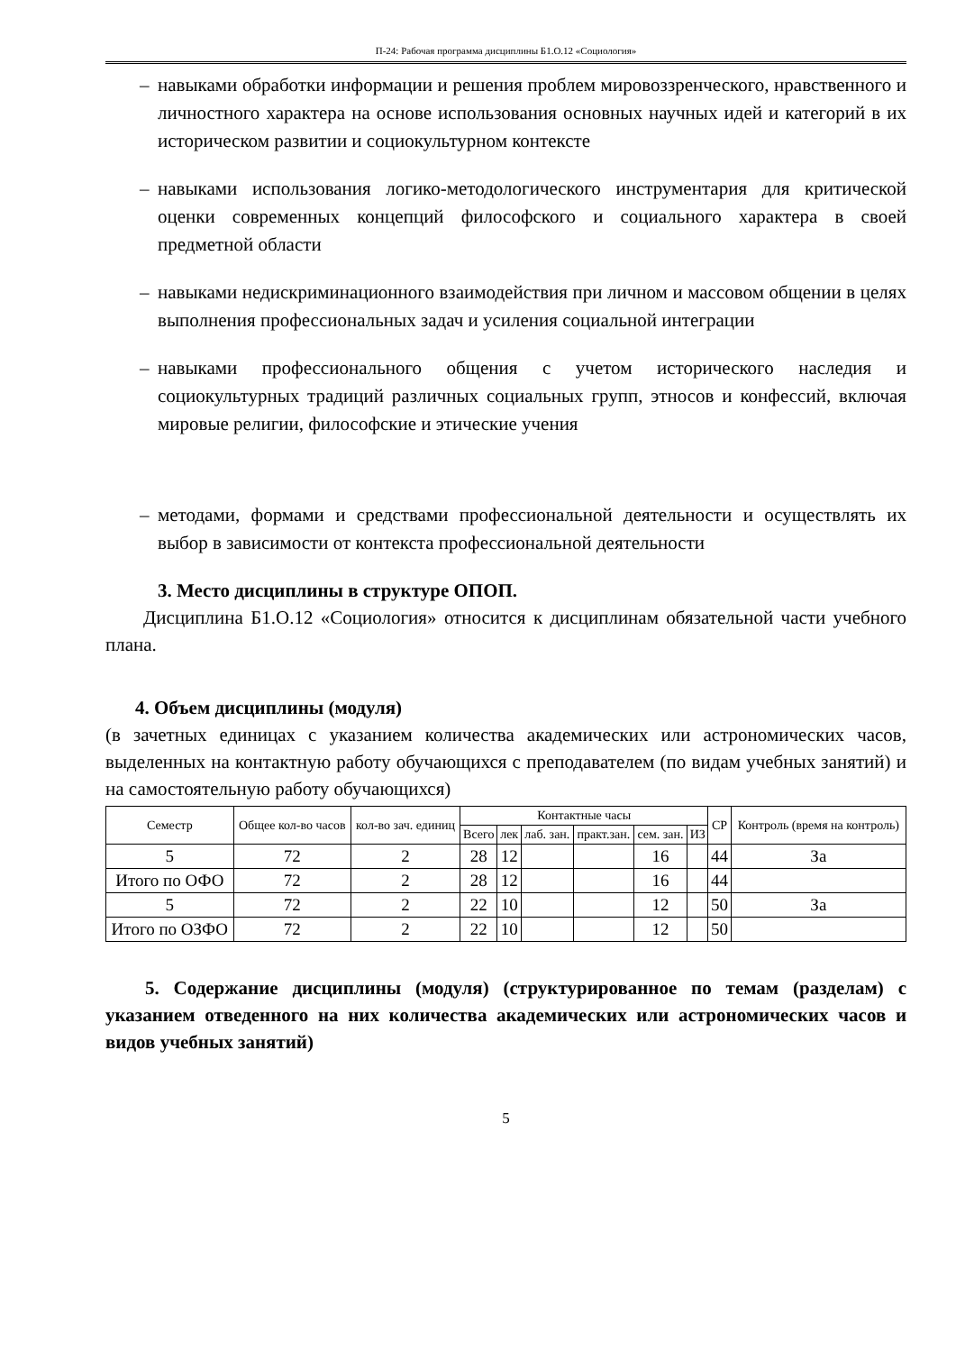П-24: Рабочая программа дисциплины Б1.О.12 «Социология»
– навыками обработки информации и решения проблем мировоззренческого, нравственного и личностного характера на основе использования основных научных идей и категорий в их историческом развитии и социокультурном контексте
– навыками использования логико-методологического инструментария для критической оценки современных концепций философского и социального характера в своей предметной области
– навыками недискриминационного взаимодействия при личном и массовом общении в целях выполнения профессиональных задач и усиления социальной интеграции
– навыками профессионального общения с учетом исторического наследия и социокультурных традиций различных социальных групп, этносов и конфессий, включая мировые религии, философские и этические учения
– методами, формами и средствами профессиональной деятельности и осуществлять их выбор в зависимости от контекста профессиональной деятельности
3. Место дисциплины в структуре ОПОП.
Дисциплина Б1.О.12 «Социология» относится к дисциплинам обязательной части учебного плана.
4. Объем дисциплины (модуля)
(в зачетных единицах с указанием количества академических или астрономических часов, выделенных на контактную работу обучающихся с преподавателем (по видам учебных занятий) и на самостоятельную работу обучающихся)
| Семестр | Общее кол-во часов | кол-во зач. единиц | Контактные часы | | | | | | СР | Контроль (время на контроль) |
| --- | --- | --- | --- | --- | --- | --- | --- | --- | --- | --- |
| | | | Всего | лек | лаб. зан. | практ.зан. | сем. зан. | ИЗ | | |
| 5 | 72 | 2 | 28 | 12 | | | 16 | | 44 | За |
| Итого по ОФО | 72 | 2 | 28 | 12 | | | 16 | | 44 | |
| 5 | 72 | 2 | 22 | 10 | | | 12 | | 50 | За |
| Итого по ОЗФО | 72 | 2 | 22 | 10 | | | 12 | | 50 | |
5. Содержание дисциплины (модуля) (структурированное по темам (разделам) с указанием отведенного на них количества академических или астрономических часов и видов учебных занятий)
5